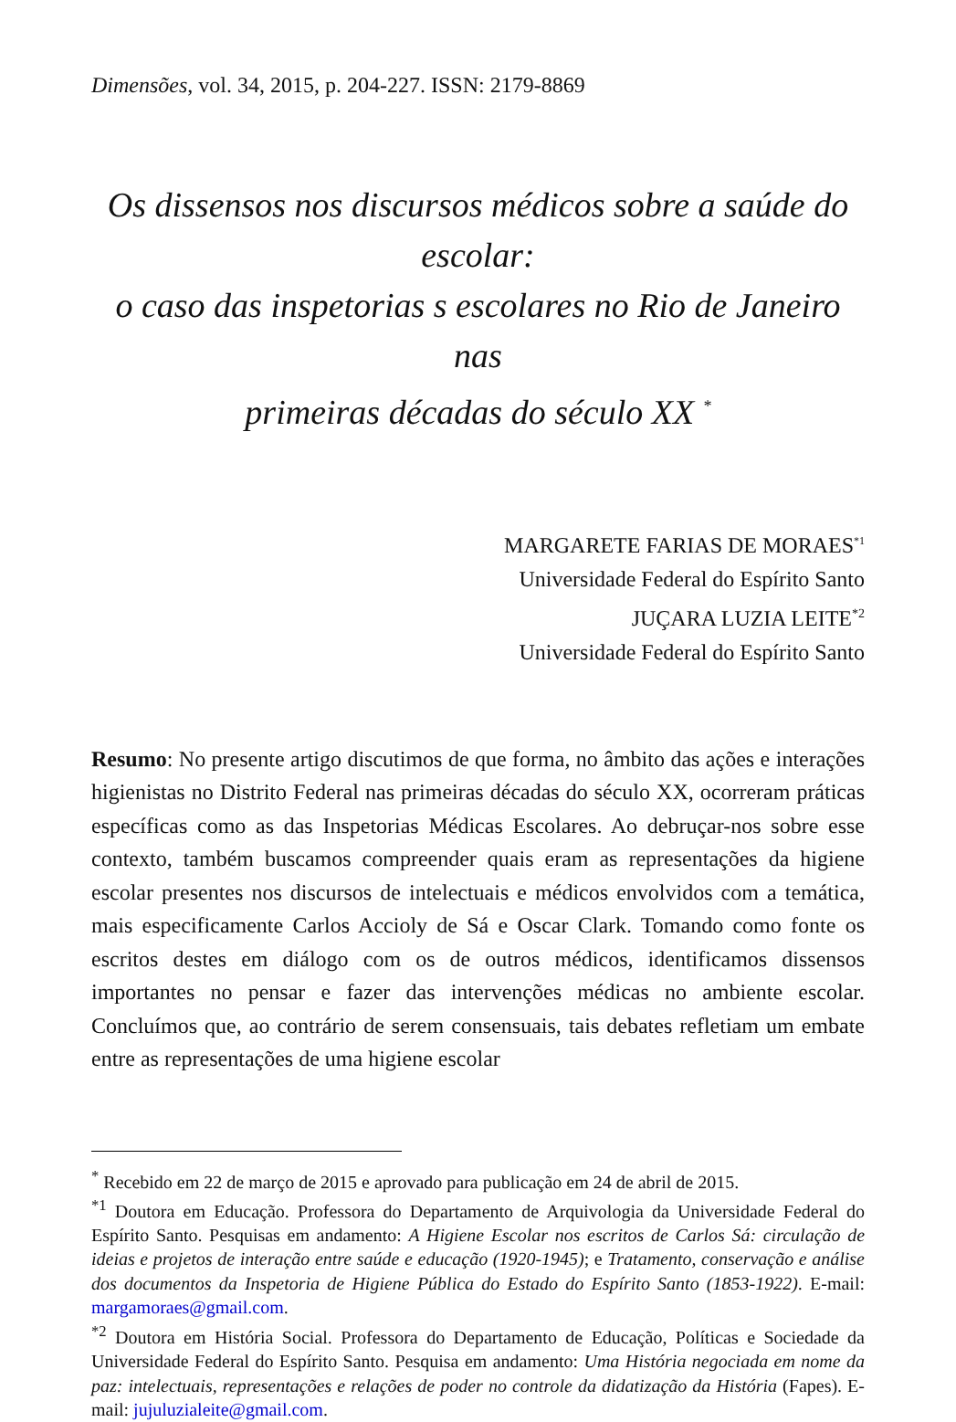Dimensões, vol. 34, 2015, p. 204-227. ISSN: 2179-8869
Os dissensos nos discursos médicos sobre a saúde do escolar:
o caso das inspetorias s escolares no Rio de Janeiro nas
primeiras décadas do século XX <sup>*</sup>
MARGARETE FARIAS DE MORAES<sup>*1</sup>
Universidade Federal do Espírito Santo
JUÇARA LUZIA LEITE<sup>*2</sup>
Universidade Federal do Espírito Santo
Resumo: No presente artigo discutimos de que forma, no âmbito das ações e interações higienistas no Distrito Federal nas primeiras décadas do século XX, ocorreram práticas específicas como as das Inspetorias Médicas Escolares. Ao debruçar-nos sobre esse contexto, também buscamos compreender quais eram as representações da higiene escolar presentes nos discursos de intelectuais e médicos envolvidos com a temática, mais especificamente Carlos Accioly de Sá e Oscar Clark. Tomando como fonte os escritos destes em diálogo com os de outros médicos, identificamos dissensos importantes no pensar e fazer das intervenções médicas no ambiente escolar. Concluímos que, ao contrário de serem consensuais, tais debates refletiam um embate entre as representações de uma higiene escolar
<sup>*</sup> Recebido em 22 de março de 2015 e aprovado para publicação em 24 de abril de 2015.
<sup>*1</sup> Doutora em Educação. Professora do Departamento de Arquivologia da Universidade Federal do Espírito Santo. Pesquisas em andamento: A Higiene Escolar nos escritos de Carlos Sá: circulação de ideias e projetos de interação entre saúde e educação (1920-1945); e Tratamento, conservação e análise dos documentos da Inspetoria de Higiene Pública do Estado do Espírito Santo (1853-1922). E-mail: margamoraes@gmail.com.
<sup>*2</sup> Doutora em História Social. Professora do Departamento de Educação, Políticas e Sociedade da Universidade Federal do Espírito Santo. Pesquisa em andamento: Uma História negociada em nome da paz: intelectuais, representações e relações de poder no controle da didatização da História (Fapes). E-mail: jujuluzialeite@gmail.com.